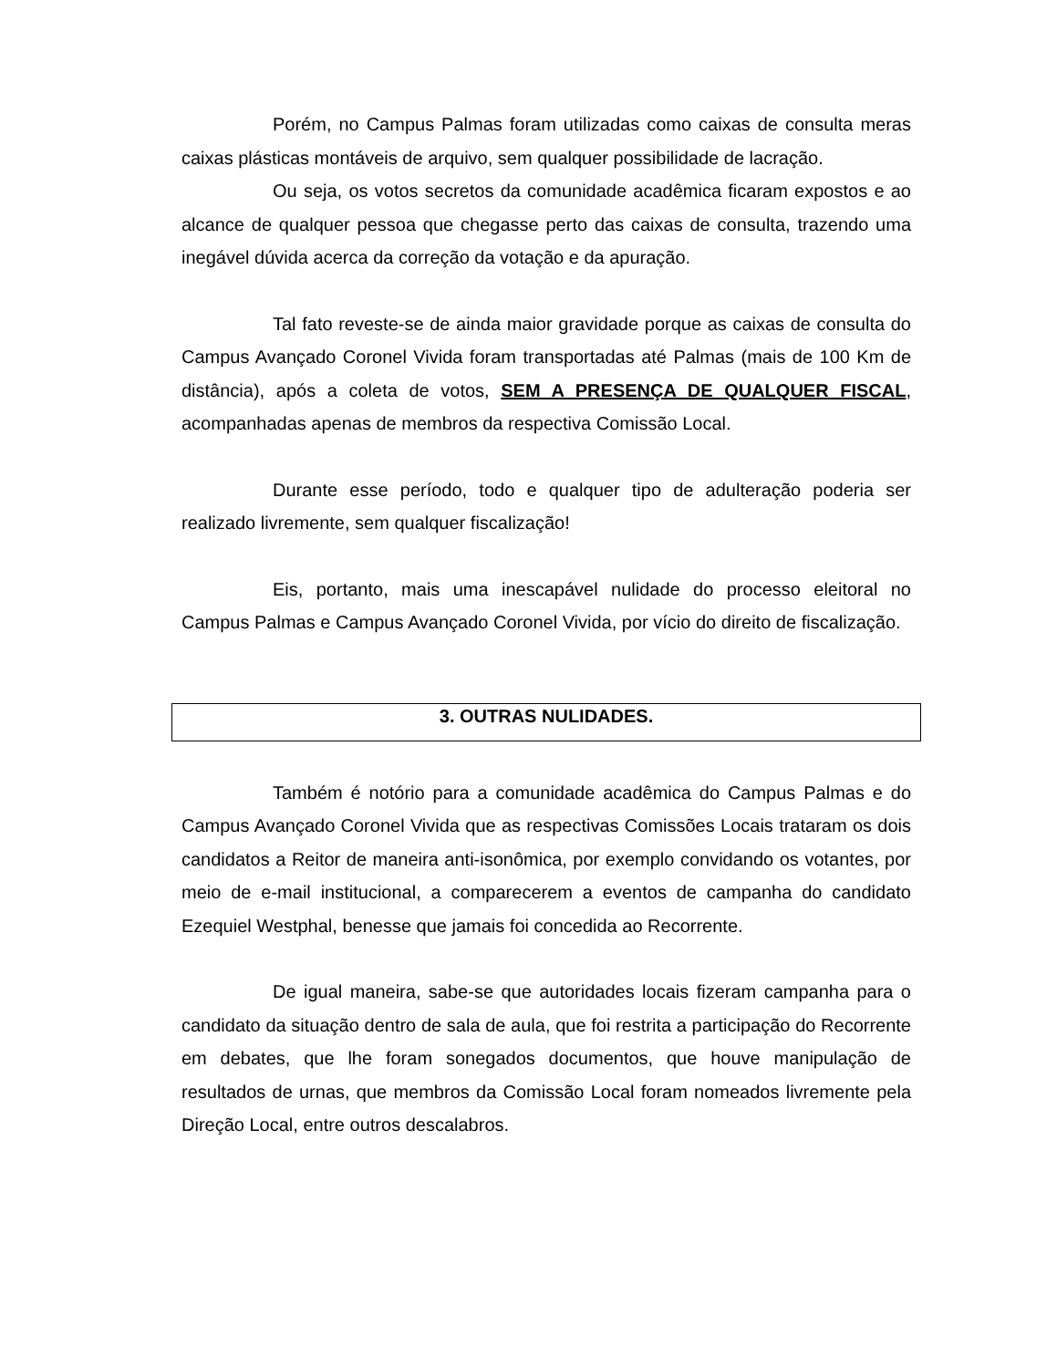Porém, no Campus Palmas foram utilizadas como caixas de consulta meras caixas plásticas montáveis de arquivo, sem qualquer possibilidade de lacração.
Ou seja, os votos secretos da comunidade acadêmica ficaram expostos e ao alcance de qualquer pessoa que chegasse perto das caixas de consulta, trazendo uma inegável dúvida acerca da correção da votação e da apuração.
Tal fato reveste-se de ainda maior gravidade porque as caixas de consulta do Campus Avançado Coronel Vivida foram transportadas até Palmas (mais de 100 Km de distância), após a coleta de votos, SEM A PRESENÇA DE QUALQUER FISCAL, acompanhadas apenas de membros da respectiva Comissão Local.
Durante esse período, todo e qualquer tipo de adulteração poderia ser realizado livremente, sem qualquer fiscalização!
Eis, portanto, mais uma inescapável nulidade do processo eleitoral no Campus Palmas e Campus Avançado Coronel Vivida, por vício do direito de fiscalização.
3. OUTRAS NULIDADES.
Também é notório para a comunidade acadêmica do Campus Palmas e do Campus Avançado Coronel Vivida que as respectivas Comissões Locais trataram os dois candidatos a Reitor de maneira anti-isonômica, por exemplo convidando os votantes, por meio de e-mail institucional, a comparecerem a eventos de campanha do candidato Ezequiel Westphal, benesse que jamais foi concedida ao Recorrente.
De igual maneira, sabe-se que autoridades locais fizeram campanha para o candidato da situação dentro de sala de aula, que foi restrita a participação do Recorrente em debates, que lhe foram sonegados documentos, que houve manipulação de resultados de urnas, que membros da Comissão Local foram nomeados livremente pela Direção Local, entre outros descalabros.